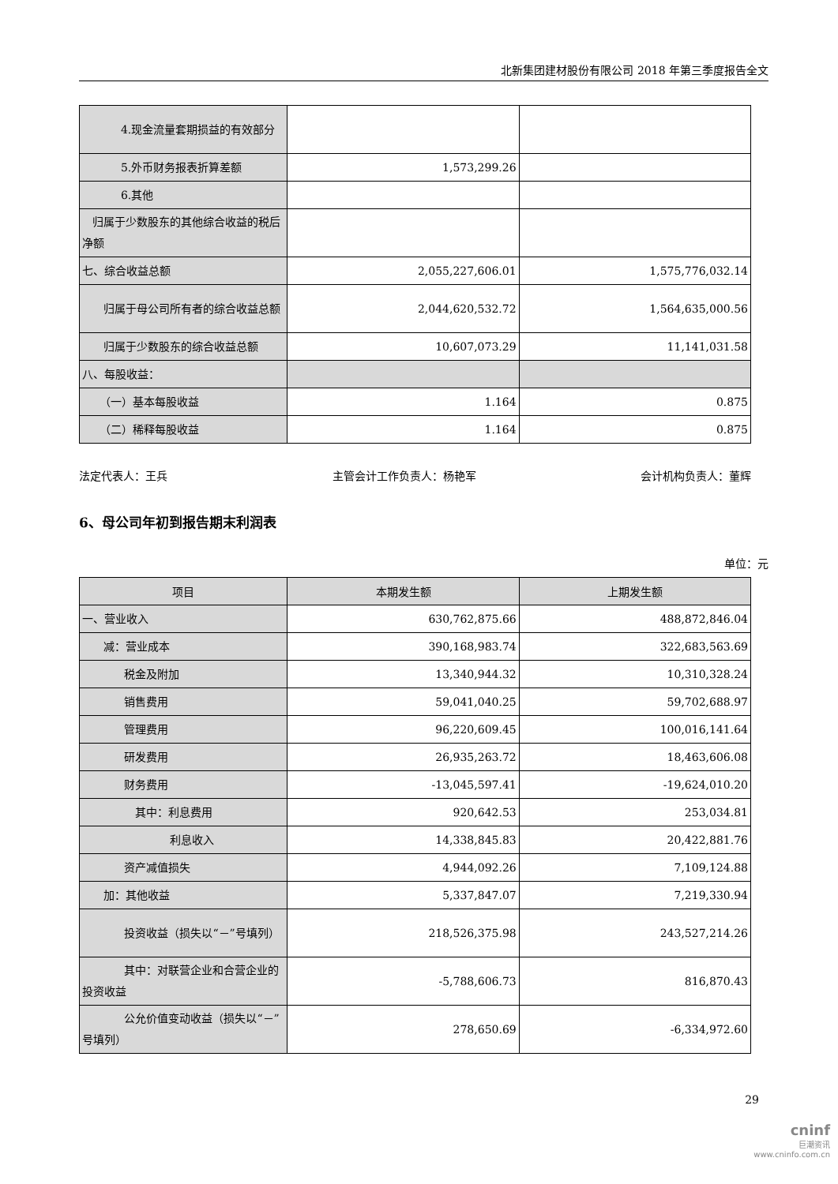北新集团建材股份有限公司 2018 年第三季度报告全文
| 4.现金流量套期损益的有效部分 | | |
| 5.外币财务报表折算差额 | 1,573,299.26 | |
| 6.其他 | | |
| 归属于少数股东的其他综合收益的税后净额 | | |
| 七、综合收益总额 | 2,055,227,606.01 | 1,575,776,032.14 |
| 归属于母公司所有者的综合收益总额 | 2,044,620,532.72 | 1,564,635,000.56 |
| 归属于少数股东的综合收益总额 | 10,607,073.29 | 11,141,031.58 |
| 八、每股收益： | | |
| （一）基本每股收益 | 1.164 | 0.875 |
| （二）稀释每股收益 | 1.164 | 0.875 |
法定代表人：王兵 主管会计工作负责人：杨艳军 会计机构负责人：董辉
6、母公司年初到报告期末利润表
单位：元
| 项目 | 本期发生额 | 上期发生额 |
| 一、营业收入 | 630,762,875.66 | 488,872,846.04 |
| 减：营业成本 | 390,168,983.74 | 322,683,563.69 |
| 税金及附加 | 13,340,944.32 | 10,310,328.24 |
| 销售费用 | 59,041,040.25 | 59,702,688.97 |
| 管理费用 | 96,220,609.45 | 100,016,141.64 |
| 研发费用 | 26,935,263.72 | 18,463,606.08 |
| 财务费用 | -13,045,597.41 | -19,624,010.20 |
| 其中：利息费用 | 920,642.53 | 253,034.81 |
| 利息收入 | 14,338,845.83 | 20,422,881.76 |
| 资产减值损失 | 4,944,092.26 | 7,109,124.88 |
| 加：其他收益 | 5,337,847.07 | 7,219,330.94 |
| 投资收益（损失以“－”号填列） | 218,526,375.98 | 243,527,214.26 |
| 其中：对联营企业和合营企业的投资收益 | -5,788,606.73 | 816,870.43 |
| 公允价值变动收益（损失以“－”号填列） | 278,650.69 | -6,334,972.60 |
29
cninf
巨潮资讯
www.cninfo.com.cn